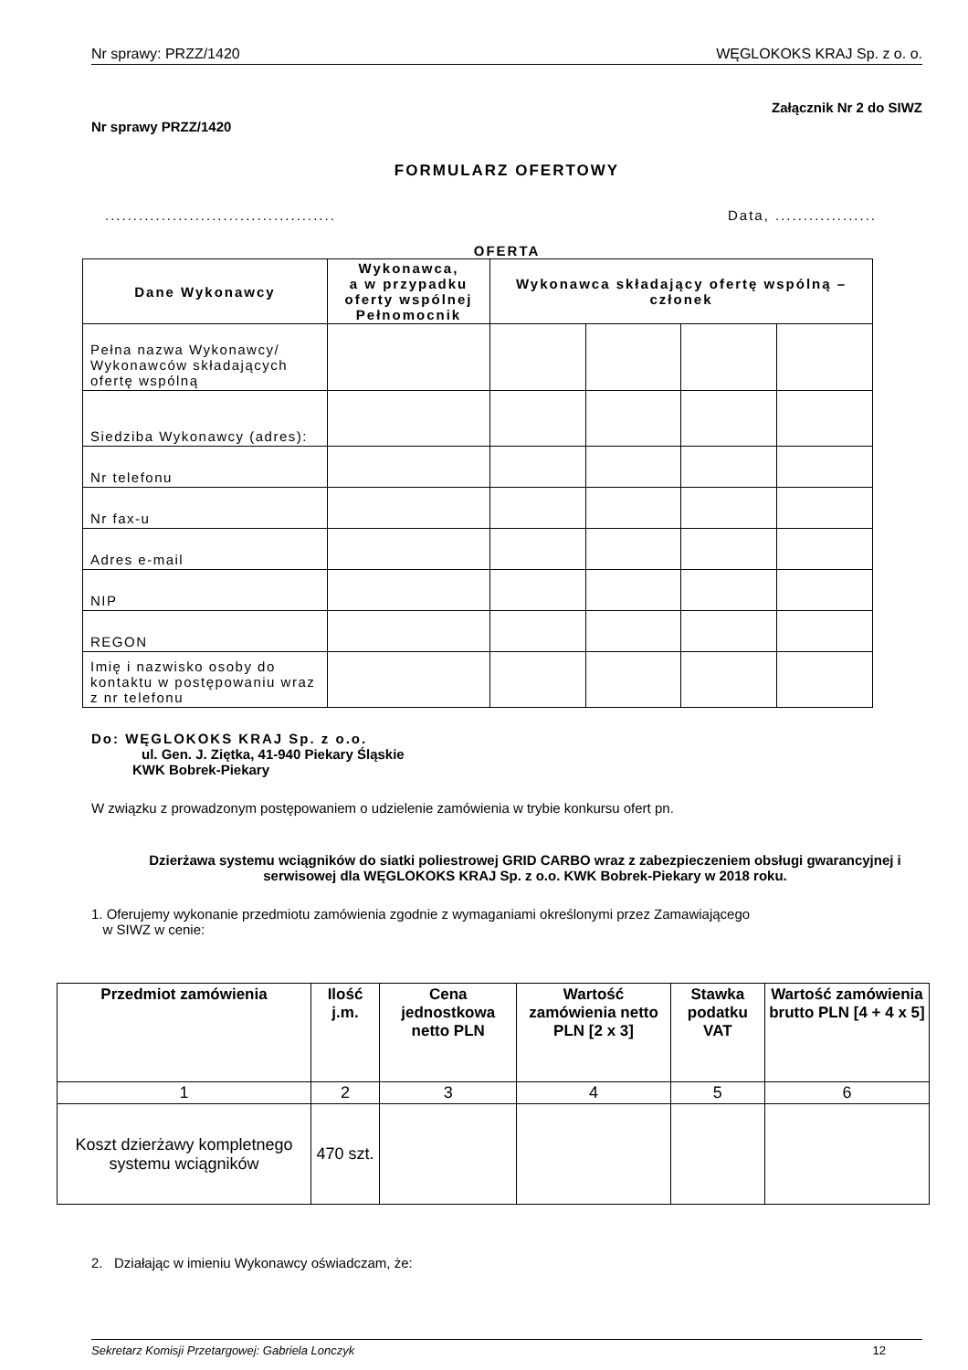Nr sprawy: PRZZ/1420 WĘGLOKOKS KRAJ Sp. z o. o.
Załącznik Nr 2 do SIWZ
Nr sprawy PRZZ/1420
FORMULARZ OFERTOWY
......................................... Data, ..................
OFERTA
| Dane Wykonawcy | Wykonawca, a w przypadku oferty wspólnej Pełnomocnik | Wykonawca składający ofertę wspólną – członek | | | |
| --- | --- | --- | --- | --- | --- |
| Pełna nazwa Wykonawcy/ Wykonawców składających ofertę wspólną | | | | | |
| Siedziba Wykonawcy (adres): | | | | | |
| Nr telefonu | | | | | |
| Nr fax-u | | | | | |
| Adres e-mail | | | | | |
| NIP | | | | | |
| REGON | | | | | |
| Imię i nazwisko osoby do kontaktu w postępowaniu wraz z nr telefonu | | | | | |
Do: WĘGLOKOKS KRAJ Sp. z o.o.
ul. Gen. J. Ziętka, 41-940 Piekary Śląskie
KWK Bobrek-Piekary
W związku z prowadzonym postępowaniem o udzielenie zamówienia w trybie konkursu ofert pn.
Dzierżawa systemu wciągników do siatki poliestrowej GRID CARBO wraz z zabezpieczeniem obsługi gwarancyjnej i serwisowej dla WĘGLOKOKS KRAJ Sp. z o.o. KWK Bobrek-Piekary w 2018 roku.
1. Oferujemy wykonanie przedmiotu zamówienia zgodnie z wymaganiami określonymi przez Zamawiającego
w SIWZ w cenie:
| Przedmiot zamówienia | Ilość j.m. | Cena jednostkowa netto PLN | Wartość zamówienia netto PLN [2 x 3] | Stawka podatku VAT | Wartość zamówienia brutto PLN [4 + 4 x 5] |
| --- | --- | --- | --- | --- | --- |
| 1 | 2 | 3 | 4 | 5 | 6 |
| Koszt dzierżawy kompletnego systemu wciągników | 470 szt. | | | | |
2. Działając w imieniu Wykonawcy oświadczam, że:
Sekretarz Komisji Przetargowej: Gabriela Lonczyk 12